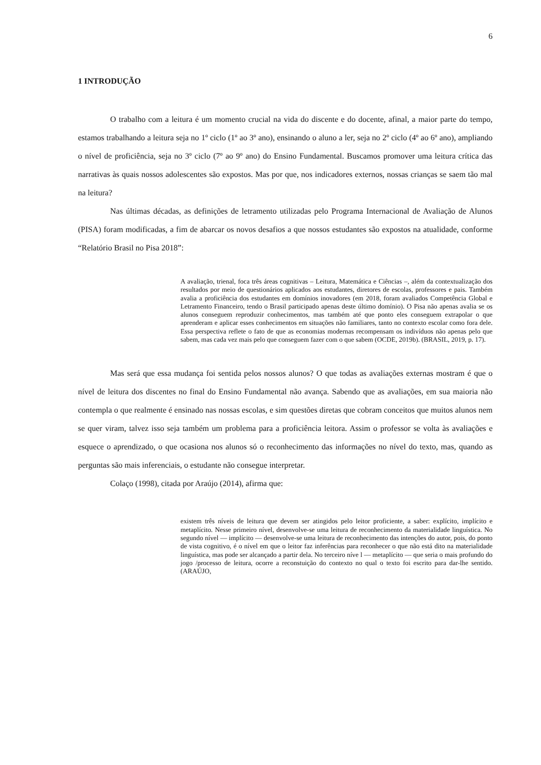6
1 INTRODUÇÃO
O trabalho com a leitura é um momento crucial na vida do discente e do docente, afinal, a maior parte do tempo, estamos trabalhando a leitura seja no 1º ciclo (1º ao 3º ano), ensinando o aluno a ler, seja no 2º ciclo (4º ao 6º ano), ampliando o nível de proficiência, seja no 3º ciclo (7º ao 9º ano) do Ensino Fundamental. Buscamos promover uma leitura crítica das narrativas às quais nossos adolescentes são expostos. Mas por que, nos indicadores externos, nossas crianças se saem tão mal na leitura?
Nas últimas décadas, as definições de letramento utilizadas pelo Programa Internacional de Avaliação de Alunos (PISA) foram modificadas, a fim de abarcar os novos desafios a que nossos estudantes são expostos na atualidade, conforme “Relatório Brasil no Pisa 2018”:
A avaliação, trienal, foca três áreas cognitivas – Leitura, Matemática e Ciências –, além da contextualização dos resultados por meio de questionários aplicados aos estudantes, diretores de escolas, professores e pais. Também avalia a proficiência dos estudantes em domínios inovadores (em 2018, foram avaliados Competência Global e Letramento Financeiro, tendo o Brasil participado apenas deste último domínio). O Pisa não apenas avalia se os alunos conseguem reproduzir conhecimentos, mas também até que ponto eles conseguem extrapolar o que aprenderam e aplicar esses conhecimentos em situações não familiares, tanto no contexto escolar como fora dele. Essa perspectiva reflete o fato de que as economias modernas recompensam os indivíduos não apenas pelo que sabem, mas cada vez mais pelo que conseguem fazer com o que sabem (OCDE, 2019b). (BRASIL, 2019, p. 17).
Mas será que essa mudança foi sentida pelos nossos alunos? O que todas as avaliações externas mostram é que o nível de leitura dos discentes no final do Ensino Fundamental não avança. Sabendo que as avaliações, em sua maioria não contempla o que realmente é ensinado nas nossas escolas, e sim questões diretas que cobram conceitos que muitos alunos nem se quer viram, talvez isso seja também um problema para a proficiência leitora. Assim o professor se volta às avaliações e esquece o aprendizado, o que ocasiona nos alunos só o reconhecimento das informações no nível do texto, mas, quando as perguntas são mais inferenciais, o estudante não consegue interpretar.
Colaço (1998), citada por Araújo (2014), afirma que:
existem três níveis de leitura que devem ser atingidos pelo leitor proficiente, a saber: explícito, implícito e metaplícito. Nesse primeiro nível, desenvolve-se uma leitura de reconhecimento da materialidade linguística. No segundo nível — implícito — desenvolve-se uma leitura de reconhecimento das intenções do autor, pois, do ponto de vista cognitivo, é o nível em que o leitor faz inferências para reconhecer o que não está dito na materialidade linguística, mas pode ser alcançado a partir dela. No terceiro níve l — metaplícito — que seria o mais profundo do jogo /processo de leitura, ocorre a reconstuição do contexto no qual o texto foi escrito para dar-lhe sentido. (ARAÚJO,